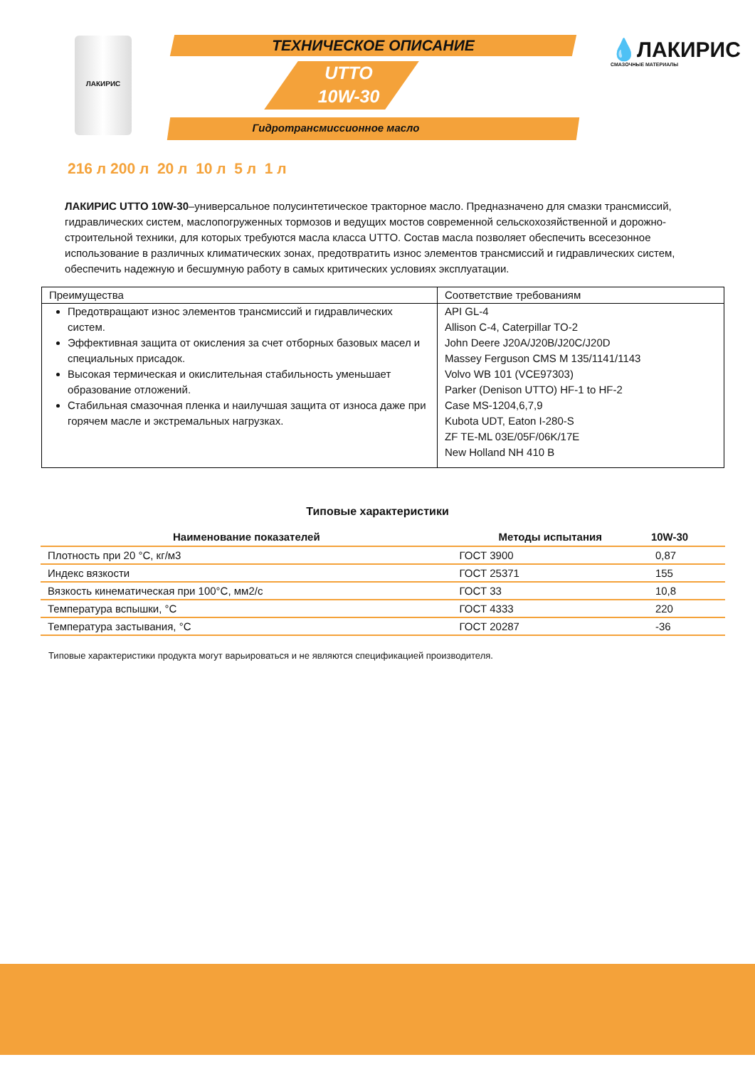ЛАКИРИС ТЕХНИЧЕСКОЕ ОПИСАНИЕ
UTTO
10W-30
Гидротрансмиссионное масло
💧ЛАКИРИС
СМАЗОЧНЫЕ МАТЕРИАЛЫ
216 л 200 л 20 л 10 л 5 л 1 л
ЛАКИРИС UTTO 10W-30–универсальное полусинтетическое тракторное масло. Предназначено для смазки трансмиссий, гидравлических систем, маслопогруженных тормозов и ведущих мостов современной сельскохозяйственной и дорожно-строительной техники, для которых требуются масла класса UTTO. Состав масла позволяет обеспечить всесезонное использование в различных климатических зонах, предотвратить износ элементов трансмиссий и гидравлических систем, обеспечить надежную и бесшумную работу в самых критических условиях эксплуатации.
| Преимущества | Соответствие требованиям |
| --- | --- |
| Предотвращают износ элементов трансмиссий и гидравлических систем. Эффективная защита от окисления за счет отборных базовых масел и специальных присадок. Высокая термическая и окислительная стабильность уменьшает образование отложений. Стабильная смазочная пленка и наилучшая защита от износа даже при горячем масле и экстремальных нагрузках. | API GL-4 Allison C-4, Caterpillar TO-2 John Deere J20A/J20B/J20C/J20D Massey Ferguson CMS M 135/1141/1143 Volvo WB 101 (VCE97303) Parker (Denison UTTO) HF-1 to HF-2 Case MS-1204,6,7,9 Kubota UDT, Eaton I-280-S ZF TE-ML 03E/05F/06K/17E New Holland NH 410 B |
Типовые характеристики
| Наименование показателей | Методы испытания | 10W-30 |
| --- | --- | --- |
| Плотность при 20 °С, кг/м3 | ГОСТ 3900 | 0,87 |
| Индекс вязкости | ГОСТ 25371 | 155 |
| Вязкость кинематическая при 100°С, мм2/с | ГОСТ 33 | 10,8 |
| Температура вспышки, °С | ГОСТ 4333 | 220 |
| Температура застывания, °С | ГОСТ 20287 | -36 |
Типовые характеристики продукта могут варьироваться и не являются спецификацией производителя.